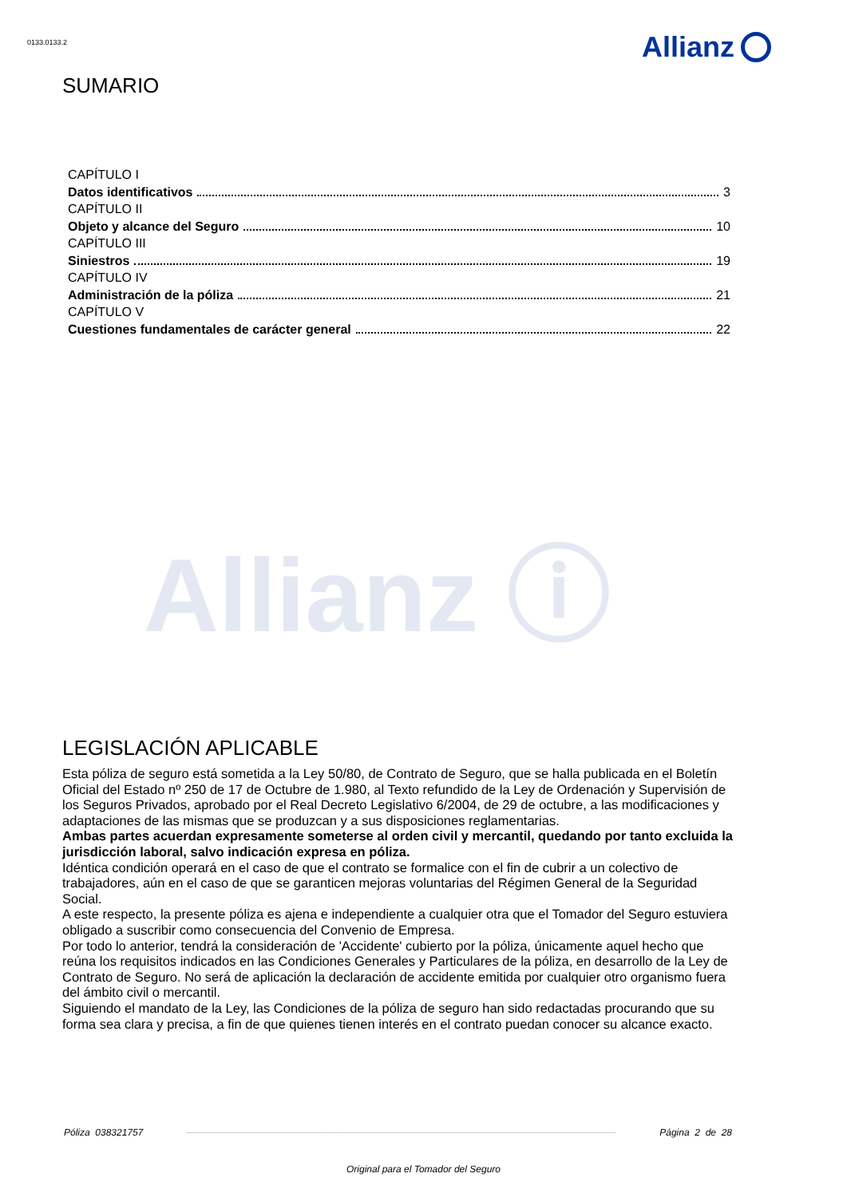0133.0133.2 Allianz
SUMARIO
CAPÍTULO I
Datos identificativos 3
CAPÍTULO II
Objeto y alcance del Seguro 10
CAPÍTULO III
Siniestros 19
CAPÍTULO IV
Administración de la póliza 21
CAPÍTULO V
Cuestiones fundamentales de carácter general 22
Allianz ⓘ
LEGISLACIÓN APLICABLE
Esta póliza de seguro está sometida a la Ley 50/80, de Contrato de Seguro, que se halla publicada en el Boletín Oficial del Estado nº 250 de 17 de Octubre de 1.980, al Texto refundido de la Ley de Ordenación y Supervisión de los Seguros Privados, aprobado por el Real Decreto Legislativo 6/2004, de 29 de octubre, a las modificaciones y adaptaciones de las mismas que se produzcan y a sus disposiciones reglamentarias.
Ambas partes acuerdan expresamente someterse al orden civil y mercantil, quedando por tanto excluida la jurisdicción laboral, salvo indicación expresa en póliza.
Idéntica condición operará en el caso de que el contrato se formalice con el fin de cubrir a un colectivo de trabajadores, aún en el caso de que se garanticen mejoras voluntarias del Régimen General de la Seguridad Social.
A este respecto, la presente póliza es ajena e independiente a cualquier otra que el Tomador del Seguro estuviera obligado a suscribir como consecuencia del Convenio de Empresa.
Por todo lo anterior, tendrá la consideración de 'Accidente' cubierto por la póliza, únicamente aquel hecho que reúna los requisitos indicados en las Condiciones Generales y Particulares de la póliza, en desarrollo de la Ley de Contrato de Seguro. No será de aplicación la declaración de accidente emitida por cualquier otro organismo fuera del ámbito civil o mercantil.
Siguiendo el mandato de la Ley, las Condiciones de la póliza de seguro han sido redactadas procurando que su forma sea clara y precisa, a fin de que quienes tienen interés en el contrato puedan conocer su alcance exacto.
Póliza 038321757 Página 2 de 28
Original para el Tomador del Seguro